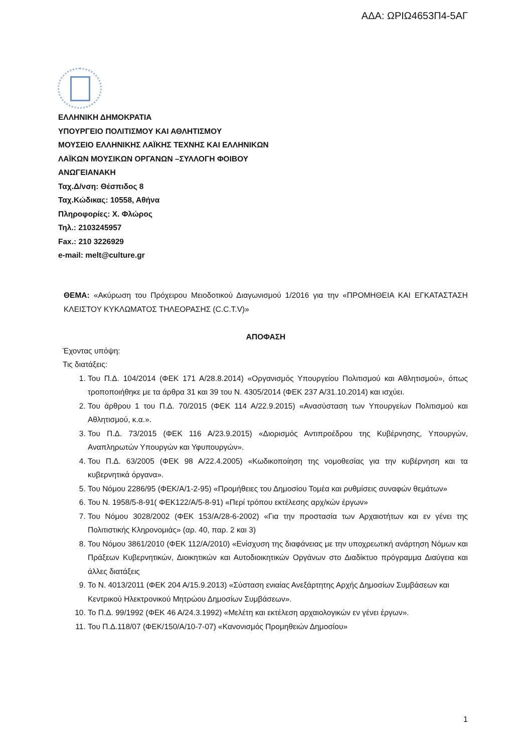ΑΔΑ: ΩΡΙΩ4653Π4-5ΑΓ
ΕΛΛΗΝΙΚΗ ΔΗΜΟΚΡΑΤΙΑ
ΥΠΟΥΡΓΕΙΟ ΠΟΛΙΤΙΣΜΟΥ ΚΑΙ ΑΘΛΗΤΙΣΜΟΥ
ΜΟΥΣΕΙΟ ΕΛΛΗΝΙΚΗΣ ΛΑΪΚΗΣ ΤΕΧΝΗΣ ΚΑΙ ΕΛΛΗΝΙΚΩΝ
ΛΑΪΚΩΝ ΜΟΥΣΙΚΩΝ ΟΡΓΑΝΩΝ –ΣΥΛΛΟΓΗ ΦΟΙΒΟΥ
ΑΝΩΓΕΙΑΝΑΚΗ
Ταχ.Δ/νση: Θέσπιδος 8
Ταχ.Κώδικας: 10558, Αθήνα
Πληροφορίες: Χ. Φλώρος
Τηλ.: 2103245957
Fax.: 210 3226929
e-mail: melt@culture.gr
ΘΕΜΑ: «Ακύρωση του Πρόχειρου Μειοδοτικού Διαγωνισμού 1/2016 για την «ΠΡΟΜΗΘΕΙΑ ΚΑΙ ΕΓΚΑΤΑΣΤΑΣΗ ΚΛΕΙΣΤΟΥ ΚΥΚΛΩΜΑΤΟΣ ΤΗΛΕΟΡΑΣΗΣ (C.C.T.V)»
ΑΠΟΦΑΣΗ
Έχοντας υπόψη:
Τις διατάξεις:
1. Του Π.Δ. 104/2014 (ΦΕΚ 171 Α/28.8.2014) «Οργανισμός Υπουργείου Πολιτισμού και Αθλητισμού», όπως τροποποιήθηκε με τα άρθρα 31 και 39 του Ν. 4305/2014 (ΦΕΚ 237 Α/31.10.2014) και ισχύει.
2. Του άρθρου 1 του Π.Δ. 70/2015 (ΦΕΚ 114 Α/22.9.2015) «Ανασύσταση των Υπουργείων Πολιτισμού και Αθλητισμού, κ.α.».
3. Του Π.Δ. 73/2015 (ΦΕΚ 116 Α/23.9.2015) «Διορισμός Αντιπροέδρου της Κυβέρνησης, Υπουργών, Αναπληρωτών Υπουργών και Υφυπουργών».
4. Του Π.Δ. 63/2005 (ΦΕΚ 98 Α/22.4.2005) «Κωδικοποίηση της νομοθεσίας για την κυβέρνηση και τα κυβερνητικά όργανα».
5. Του Νόμου 2286/95 (ΦΕΚ/Α/1-2-95) «Προμήθειες του Δημοσίου Τομέα και ρυθμίσεις συναφών θεμάτων»
6. Του Ν. 1958/5-8-91( ΦΕΚ122/Α/5-8-91) «Περί τρόπου εκτέλεσης αρχ/κών έργων»
7. Του Νόμου 3028/2002 (ΦΕΚ 153/Α/28-6-2002) «Για την προστασία των Αρχαιοτήτων και εν γένει της Πολιτιστικής Κληρονομιάς» (αρ. 40, παρ. 2 και 3)
8. Του Νόμου 3861/2010 (ΦΕΚ 112/Α/2010) «Ενίσχυση της διαφάνειας με την υποχρεωτική ανάρτηση Νόμων και Πράξεων Κυβερνητικών, Διοικητικών και Αυτοδιοικητικών Οργάνων στο Διαδίκτυο πρόγραμμα Διαύγεια και άλλες διατάξεις
9. Το Ν. 4013/2011 (ΦΕΚ 204 Α/15.9.2013) «Σύσταση ενιαίας Ανεξάρτητης Αρχής Δημοσίων Συμβάσεων και Κεντρικού Ηλεκτρονικού Μητρώου Δημοσίων Συμβάσεων».
10. Το Π.Δ. 99/1992 (ΦΕΚ 46 Α/24.3.1992) «Μελέτη και εκτέλεση αρχαιολογικών εν γένει έργων».
11. Του Π.Δ.118/07 (ΦΕΚ/150/Α/10-7-07) «Κανονισμός Προμηθειών Δημοσίου»
1